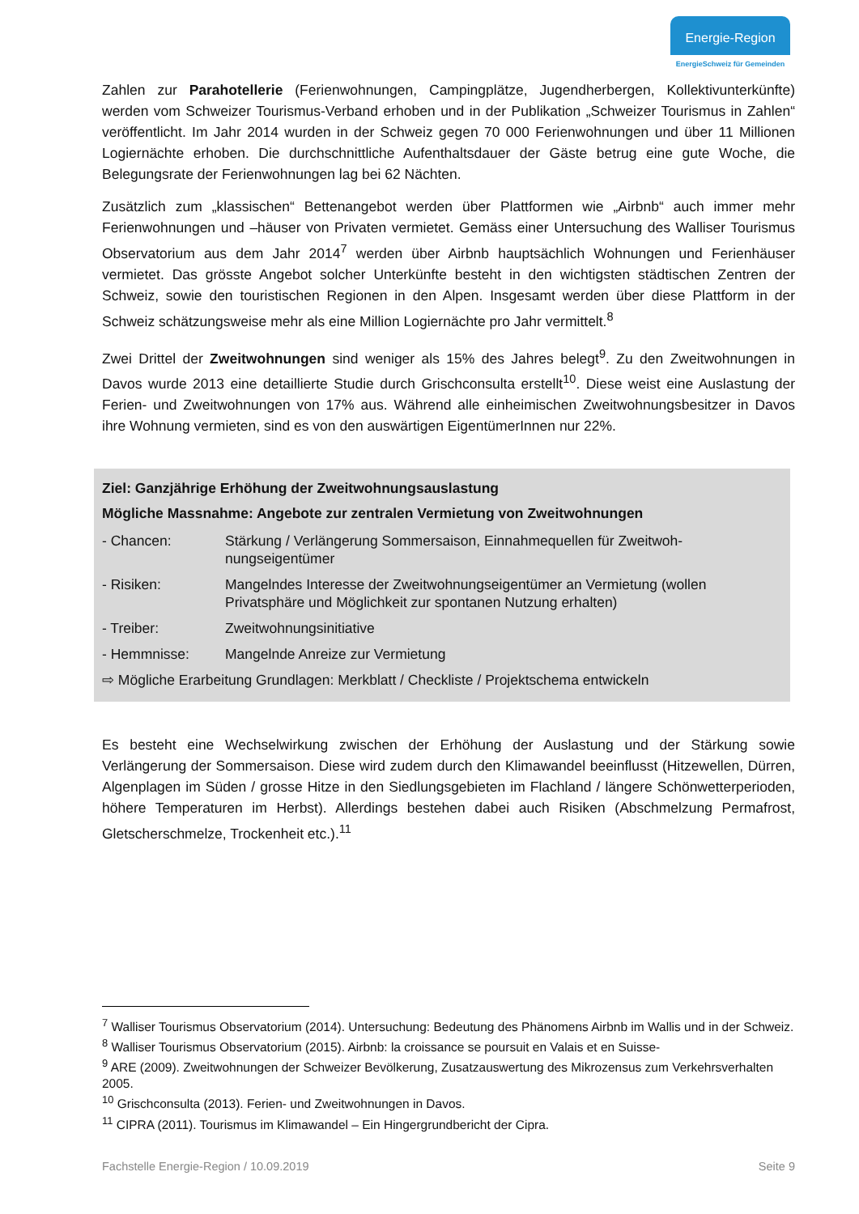Energie-Region
EnergieSchweiz für Gemeinden
Zahlen zur Parahotellerie (Ferienwohnungen, Campingplätze, Jugendherbergen, Kollektivunter­künfte) werden vom Schweizer Tourismus-Verband erhoben und in der Publikation „Schweizer Tourismus in Zahlen“ veröffentlicht. Im Jahr 2014 wurden in der Schweiz gegen 70 000 Ferien­wohnungen und über 11 Millionen Logiernächte erhoben. Die durchschnittliche Aufenthaltsdauer der Gäste betrug eine gute Woche, die Belegungsrate der Ferienwohnungen lag bei 62 Nächten.
Zusätzlich zum „klassischen“ Bettenangebot werden über Plattformen wie „Airbnb“ auch immer mehr Ferienwohnungen und –häuser von Privaten vermietet. Gemäss einer Untersuchung des Walliser Tourismus Observatorium aus dem Jahr 2014<sup>7</sup> werden über Airbnb hauptsächlich Woh­nungen und Ferienhäuser vermietet. Das grösste Angebot solcher Unterkünfte besteht in den wichtigsten städtischen Zentren der Schweiz, sowie den touristischen Regionen in den Alpen. Ins­gesamt werden über diese Plattform in der Schweiz schätzungsweise mehr als eine Million Logier­nächte pro Jahr vermittelt.<sup>8</sup>
Zwei Drittel der Zweitwohnungen sind weniger als 15% des Jahres belegt<sup>9</sup>. Zu den Zweitwoh­nungen in Davos wurde 2013 eine detaillierte Studie durch Grischconsulta erstellt<sup>10</sup>. Diese weist eine Auslastung der Ferien- und Zweitwohnungen von 17% aus. Während alle einheimischen Zweitwohnungsbesitzer in Davos ihre Wohnung vermieten, sind es von den auswärtigen Eigentü­merInnen nur 22%.
Ziel: Ganzjährige Erhöhung der Zweitwohnungsauslastung
Mögliche Massnahme: Angebote zur zentralen Vermietung von Zweitwohnungen
| - Chancen: | Stärkung / Verlängerung Sommersaison, Einnahmequellen für Zweitwoh­nungseigentümer |
| - Risiken: | Mangelndes Interesse der Zweitwohnungseigentümer an Vermietung (wollen Privatsphäre und Möglichkeit zur spontanen Nutzung erhalten) |
| - Treiber: | Zweitwohnungsinitiative |
| - Hemmnisse: | Mangelnde Anreize zur Vermietung |
| ⇨ Mögliche Erarbeitung Grundlagen: Merkblatt / Checkliste / Projektschema entwickeln | |
Es besteht eine Wechselwirkung zwischen der Erhöhung der Auslastung und der Stärkung sowie Verlängerung der Sommersaison. Diese wird zudem durch den Klimawandel beeinflusst (Hitzewel­len, Dürren, Algenplagen im Süden / grosse Hitze in den Siedlungsgebieten im Flachland / längere Schönwetterperioden, höhere Temperaturen im Herbst). Allerdings bestehen dabei auch Risiken (Abschmelzung Permafrost, Gletscherschmelze, Trockenheit etc.).<sup>11</sup>
<sup>7</sup> Walliser Tourismus Observatorium (2014). Untersuchung: Bedeutung des Phänomens Airbnb im Wallis und in der Schweiz.
<sup>8</sup> Walliser Tourismus Observatorium (2015). Airbnb: la croissance se poursuit en Valais et en Suisse-
<sup>9</sup> ARE (2009). Zweitwohnungen der Schweizer Bevölkerung, Zusatzauswertung des Mikrozensus zum Ver­kehrsverhalten 2005.
<sup>10</sup> Grischconsulta (2013). Ferien- und Zweitwohnungen in Davos.
<sup>11</sup> CIPRA (2011). Tourismus im Klimawandel – Ein Hingergrundbericht der Cipra.
Fachstelle Energie-Region / 10.09.2019 Seite 9